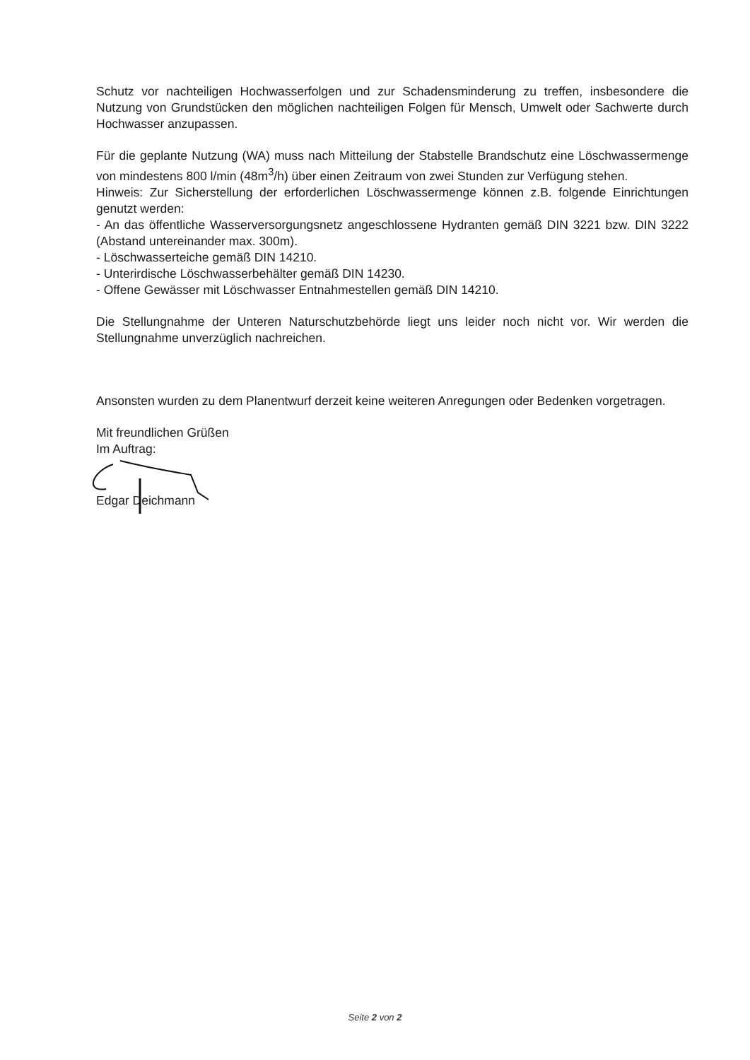Schutz vor nachteiligen Hochwasserfolgen und zur Schadensminderung zu treffen, insbesondere die Nutzung von Grundstücken den möglichen nachteiligen Folgen für Mensch, Umwelt oder Sachwerte durch Hochwasser anzupassen.
Für die geplante Nutzung (WA) muss nach Mitteilung der Stabstelle Brandschutz eine Löschwassermenge von mindestens 800 l/min (48m<sup>3</sup>/h) über einen Zeitraum von zwei Stunden zur Verfügung stehen.
Hinweis: Zur Sicherstellung der erforderlichen Löschwassermenge können z.B. folgende Einrichtungen genutzt werden:
- An das öffentliche Wasserversorgungsnetz angeschlossene Hydranten gemäß DIN 3221 bzw. DIN 3222 (Abstand untereinander max. 300m).
- Löschwasserteiche gemäß DIN 14210.
- Unterirdische Löschwasserbehälter gemäß DIN 14230.
- Offene Gewässer mit Löschwasser Entnahmestellen gemäß DIN 14210.
Die Stellungnahme der Unteren Naturschutzbehörde liegt uns leider noch nicht vor. Wir werden die Stellungnahme unverzüglich nachreichen.
Ansonsten wurden zu dem Planentwurf derzeit keine weiteren Anregungen oder Bedenken vorgetragen.
Mit freundlichen Grüßen
Im Auftrag:
Edgar Deichmann
Seite 2 von 2